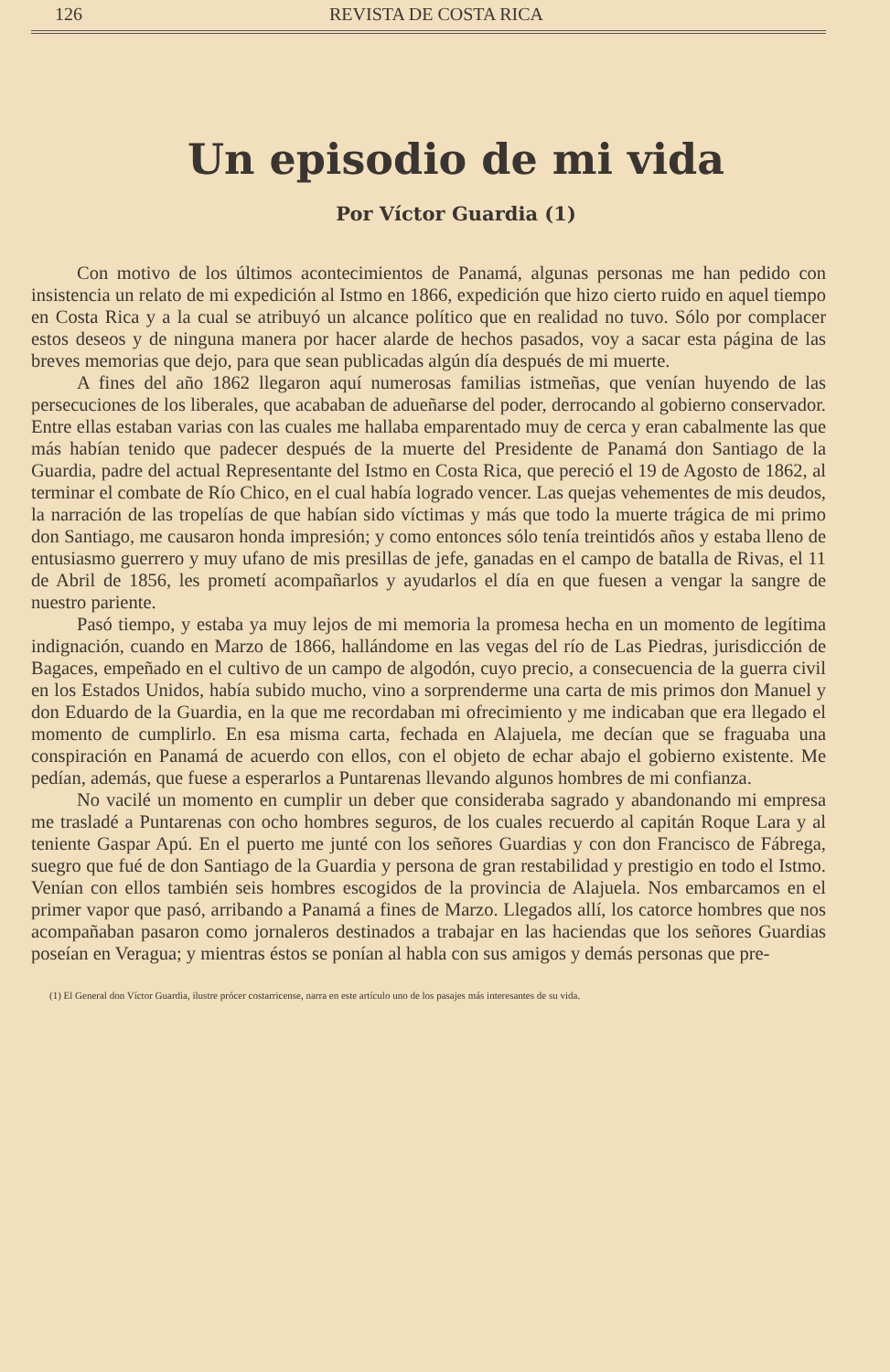126 REVISTA DE COSTA RICA
Un episodio de mi vida
Por Víctor Guardia (1)
Con motivo de los últimos acontecimientos de Panamá, algunas personas me han pedido con insistencia un relato de mi expedición al Istmo en 1866, expedición que hizo cierto ruido en aquel tiempo en Costa Rica y a la cual se atribuyó un alcance político que en realidad no tuvo. Sólo por complacer estos deseos y de ninguna manera por hacer alarde de hechos pasados, voy a sacar esta página de las breves memorias que dejo, para que sean publicadas algún día después de mi muerte.
A fines del año 1862 llegaron aquí numerosas familias istmeñas, que venían huyendo de las persecuciones de los liberales, que acababan de adueñarse del poder, derrocando al gobierno conservador. Entre ellas estaban varias con las cuales me hallaba emparentado muy de cerca y eran cabalmente las que más habían tenido que padecer después de la muerte del Presidente de Panamá don Santiago de la Guardia, padre del actual Representante del Istmo en Costa Rica, que pereció el 19 de Agosto de 1862, al terminar el combate de Río Chico, en el cual había logrado vencer. Las quejas vehementes de mis deudos, la narración de las tropelías de que habían sido víctimas y más que todo la muerte trágica de mi primo don Santiago, me causaron honda impresión; y como entonces sólo tenía treintidós años y estaba lleno de entusiasmo guerrero y muy ufano de mis presillas de jefe, ganadas en el campo de batalla de Rivas, el 11 de Abril de 1856, les prometí acompañarlos y ayudarlos el día en que fuesen a vengar la sangre de nuestro pariente.
Pasó tiempo, y estaba ya muy lejos de mi memoria la promesa hecha en un momento de legítima indignación, cuando en Marzo de 1866, hallándome en las vegas del río de Las Piedras, jurisdicción de Bagaces, empeñado en el cultivo de un campo de algodón, cuyo precio, a consecuencia de la guerra civil en los Estados Unidos, había subido mucho, vino a sorprenderme una carta de mis primos don Manuel y don Eduardo de la Guardia, en la que me recordaban mi ofrecimiento y me indicaban que era llegado el momento de cumplirlo. En esa misma carta, fechada en Alajuela, me decían que se fraguaba una conspiración en Panamá de acuerdo con ellos, con el objeto de echar abajo el gobierno existente. Me pedían, además, que fuese a esperarlos a Puntarenas llevando algunos hombres de mi confianza.
No vacilé un momento en cumplir un deber que consideraba sagrado y abandonando mi empresa me trasladé a Puntarenas con ocho hombres seguros, de los cuales recuerdo al capitán Roque Lara y al teniente Gaspar Apú. En el puerto me junté con los señores Guardias y con don Francisco de Fábrega, suegro que fué de don Santiago de la Guardia y persona de gran restabilidad y prestigio en todo el Istmo. Venían con ellos también seis hombres escogidos de la provincia de Alajuela. Nos embarcamos en el primer vapor que pasó, arribando a Panamá a fines de Marzo. Llegados allí, los catorce hombres que nos acompañaban pasaron como jornaleros destinados a trabajar en las haciendas que los señores Guardias poseían en Veragua; y mientras éstos se ponían al habla con sus amigos y demás personas que pre-
(1) El General don Víctor Guardia, ilustre prócer costarricense, narra en este artículo uno de los pasajes más interesantes de su vida.